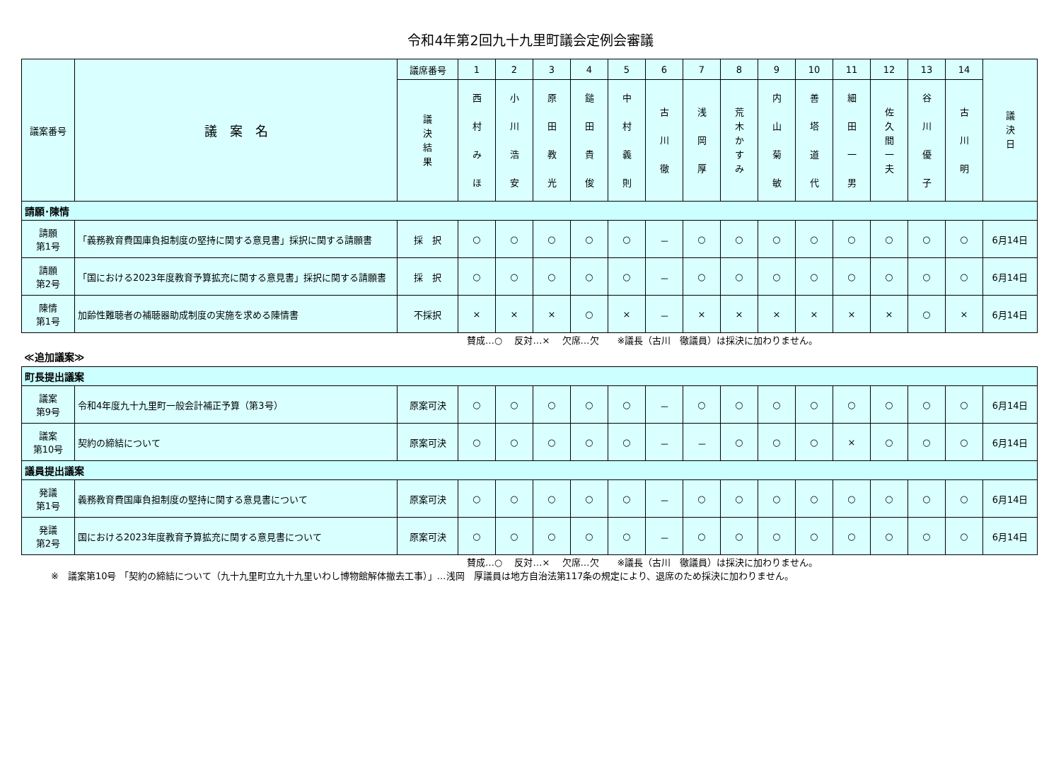令和4年第2回九十九里町議会定例会審議
| 議案番号 | 議 案 名 | 議席番号 | 1 | 2 | 3 | 4 | 5 | 6 | 7 | 8 | 9 | 10 | 11 | 12 | 13 | 14 | 議 決 日 |
| --- | --- | --- | --- | --- | --- | --- | --- | --- | --- | --- | --- | --- | --- | --- | --- | --- | --- |
| | | 議 決 結 果 | 西 村 み ほ | 小 川 浩 安 | 原 田 教 光 | 鎚 田 貴 俊 | 中 村 義 則 | 古 川 徹 | 浅 岡 厚 | 荒 木 か す み | 内 山 菊 敏 | 善 塔 道 代 | 細 田 一 男 | 佐 久 間 一 夫 | 谷 川 優 子 | 古 川 明 | |
| 請願･陳情 | | | | | | | | | | | | | | | | | |
| 請願 第1号 | 「義務教育費国庫負担制度の堅持に関する意見書」採択に関する請願書 | 採 択 | ○ | ○ | ○ | ○ | ○ | － | ○ | ○ | ○ | ○ | ○ | ○ | ○ | ○ | 6月14日 |
| 請願 第2号 | 「国における2023年度教育予算拡充に関する意見書」採択に関する請願書 | 採 択 | ○ | ○ | ○ | ○ | ○ | － | ○ | ○ | ○ | ○ | ○ | ○ | ○ | ○ | 6月14日 |
| 陳情 第1号 | 加齢性難聴者の補聴器助成制度の実施を求める陳情書 | 不採択 | × | × | × | ○ | × | － | × | × | × | × | × | × | ○ | × | 6月14日 |
賛成…○　 反対…×　 欠席…欠　　※議長（古川　徹議員）は採決に加わりません。
≪追加議案≫
| 町長提出議案 | | | | | | | | | | | | | | | | | |
| 議案 第9号 | 令和4年度九十九里町一般会計補正予算（第3号） | 原案可決 | ○ | ○ | ○ | ○ | ○ | － | ○ | ○ | ○ | ○ | ○ | ○ | ○ | ○ | 6月14日 |
| 議案 第10号 | 契約の締結について | 原案可決 | ○ | ○ | ○ | ○ | ○ | － | － | ○ | ○ | ○ | × | ○ | ○ | ○ | 6月14日 |
| 議員提出議案 | | | | | | | | | | | | | | | | | |
| 発議 第1号 | 義務教育費国庫負担制度の堅持に関する意見書について | 原案可決 | ○ | ○ | ○ | ○ | ○ | － | ○ | ○ | ○ | ○ | ○ | ○ | ○ | ○ | 6月14日 |
| 発議 第2号 | 国における2023年度教育予算拡充に関する意見書について | 原案可決 | ○ | ○ | ○ | ○ | ○ | － | ○ | ○ | ○ | ○ | ○ | ○ | ○ | ○ | 6月14日 |
賛成…○　 反対…×　 欠席…欠　　※議長（古川　徹議員）は採決に加わりません。
※　議案第10号 「契約の締結について（九十九里町立九十九里いわし博物館解体撤去工事）」…浅岡　厚議員は地方自治法第117条の規定により、退席のため採決に加わりません。